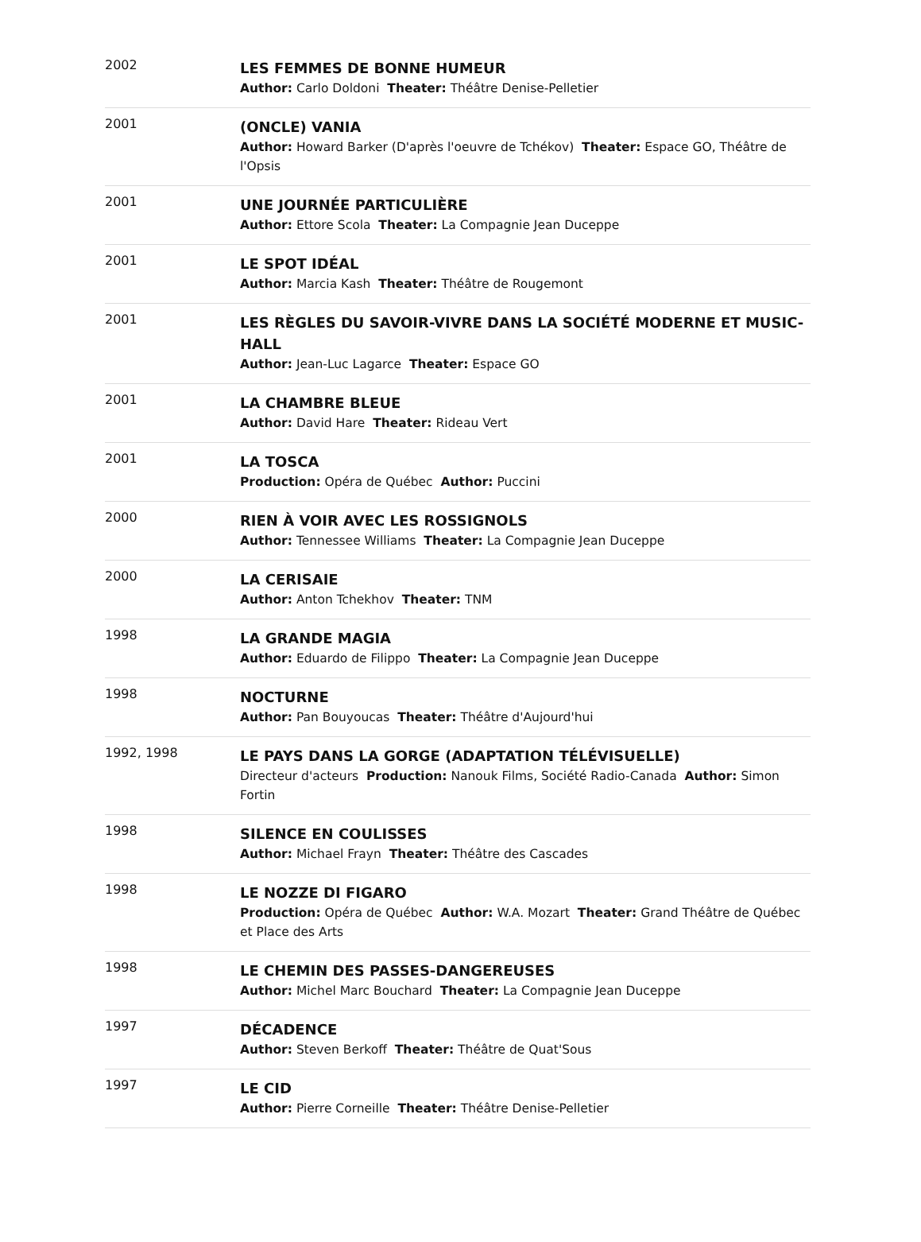| 2002 | LES FEMMES DE BONNE HUMEUR Author: Carlo Doldoni Theater: Théâtre Denise-Pelletier |
| 2001 | (ONCLE) VANIA Author: Howard Barker (D'après l'oeuvre de Tchékov) Theater: Espace GO, Théâtre de l'Opsis |
| 2001 | UNE JOURNÉE PARTICULIÈRE Author: Ettore Scola Theater: La Compagnie Jean Duceppe |
| 2001 | LE SPOT IDÉAL Author: Marcia Kash Theater: Théâtre de Rougemont |
| 2001 | LES RÈGLES DU SAVOIR-VIVRE DANS LA SOCIÉTÉ MODERNE ET MUSIC-HALL Author: Jean-Luc Lagarce Theater: Espace GO |
| 2001 | LA CHAMBRE BLEUE Author: David Hare Theater: Rideau Vert |
| 2001 | LA TOSCA Production: Opéra de Québec Author: Puccini |
| 2000 | RIEN À VOIR AVEC LES ROSSIGNOLS Author: Tennessee Williams Theater: La Compagnie Jean Duceppe |
| 2000 | LA CERISAIE Author: Anton Tchekhov Theater: TNM |
| 1998 | LA GRANDE MAGIA Author: Eduardo de Filippo Theater: La Compagnie Jean Duceppe |
| 1998 | NOCTURNE Author: Pan Bouyoucas Theater: Théâtre d'Aujourd'hui |
| 1992, 1998 | LE PAYS DANS LA GORGE (ADAPTATION TÉLÉVISUELLE) Directeur d'acteurs Production: Nanouk Films, Société Radio-Canada Author: Simon Fortin |
| 1998 | SILENCE EN COULISSES Author: Michael Frayn Theater: Théâtre des Cascades |
| 1998 | LE NOZZE DI FIGARO Production: Opéra de Québec Author: W.A. Mozart Theater: Grand Théâtre de Québec et Place des Arts |
| 1998 | LE CHEMIN DES PASSES-DANGEREUSES Author: Michel Marc Bouchard Theater: La Compagnie Jean Duceppe |
| 1997 | DÉCADENCE Author: Steven Berkoff Theater: Théâtre de Quat'Sous |
| 1997 | LE CID Author: Pierre Corneille Theater: Théâtre Denise-Pelletier |